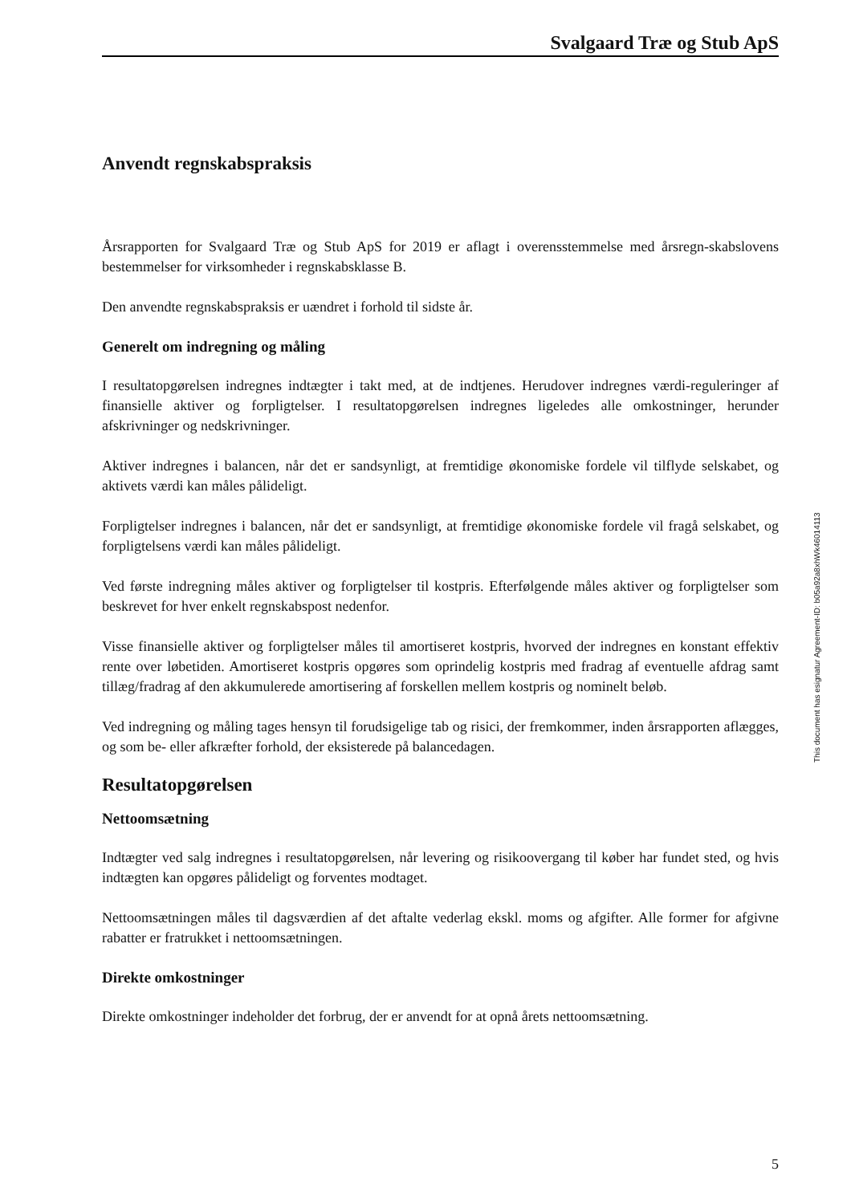Svalgaard Træ og Stub ApS
Anvendt regnskabspraksis
Årsrapporten for Svalgaard Træ og Stub ApS for 2019 er aflagt i overensstemmelse med årsregn-skabslovens bestemmelser for virksomheder i regnskabsklasse B.
Den anvendte regnskabspraksis er uændret i forhold til sidste år.
Generelt om indregning og måling
I resultatopgørelsen indregnes indtægter i takt med, at de indtjenes. Herudover indregnes værdi-reguleringer af finansielle aktiver og forpligtelser. I resultatopgørelsen indregnes ligeledes alle omkostninger, herunder afskrivninger og nedskrivninger.
Aktiver indregnes i balancen, når det er sandsynligt, at fremtidige økonomiske fordele vil tilflyde selskabet, og aktivets værdi kan måles pålideligt.
Forpligtelser indregnes i balancen, når det er sandsynligt, at fremtidige økonomiske fordele vil fragå selskabet, og forpligtelsens værdi kan måles pålideligt.
Ved første indregning måles aktiver og forpligtelser til kostpris. Efterfølgende måles aktiver og forpligtelser som beskrevet for hver enkelt regnskabspost nedenfor.
Visse finansielle aktiver og forpligtelser måles til amortiseret kostpris, hvorved der indregnes en konstant effektiv rente over løbetiden. Amortiseret kostpris opgøres som oprindelig kostpris med fradrag af eventuelle afdrag samt tillæg/fradrag af den akkumulerede amortisering af forskellen mellem kostpris og nominelt beløb.
Ved indregning og måling tages hensyn til forudsigelige tab og risici, der fremkommer, inden årsrapporten aflægges, og som be- eller afkræfter forhold, der eksisterede på balancedagen.
Resultatopgørelsen
Nettoomsætning
Indtægter ved salg indregnes i resultatopgørelsen, når levering og risikoovergang til køber har fundet sted, og hvis indtægten kan opgøres pålideligt og forventes modtaget.
Nettoomsætningen måles til dagsværdien af det aftalte vederlag ekskl. moms og afgifter. Alle former for afgivne rabatter er fratrukket i nettoomsætningen.
Direkte omkostninger
Direkte omkostninger indeholder det forbrug, der er anvendt for at opnå årets nettoomsætning.
This document has esignatur Agreement-ID: b05a92a8xhWk46014113
5